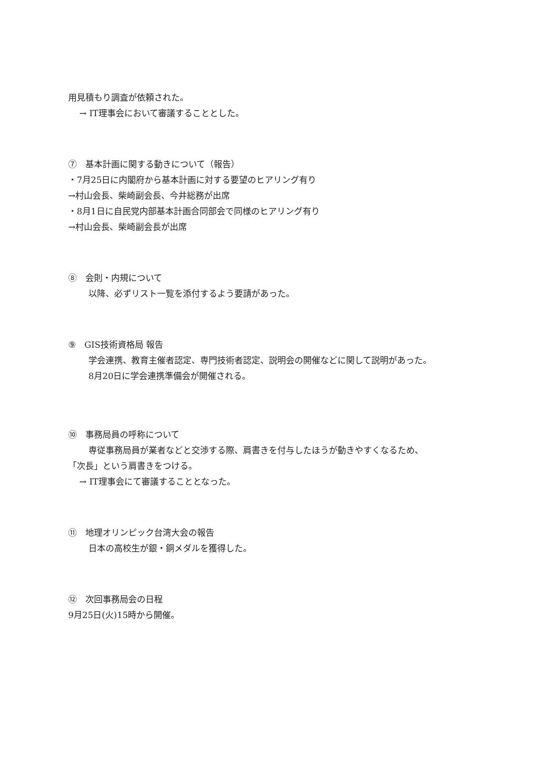用見積もり調査が依頼された。
→ IT理事会において審議することとした。
⑦　基本計画に関する動きについて（報告）
・7月25日に内閣府から基本計画に対する要望のヒアリング有り
→村山会長、柴崎副会長、今井総務が出席
・8月1日に自民党内部基本計画合同部会で同様のヒアリング有り
→村山会長、柴崎副会長が出席
⑧　会則・内規について
以降、必ずリスト一覧を添付するよう要請があった。
⑨　GIS技術資格局 報告
学会連携、教育主催者認定、専門技術者認定、説明会の開催などに関して説明があった。
8月20日に学会連携準備会が開催される。
⑩　事務局員の呼称について
専従事務局員が業者などと交渉する際、肩書きを付与したほうが動きやすくなるため、
「次長」という肩書きをつける。
→ IT理事会にて審議することとなった。
⑪　地理オリンピック台湾大会の報告
日本の高校生が銀・銅メダルを獲得した。
⑫　次回事務局会の日程
9月25日(火)15時から開催。